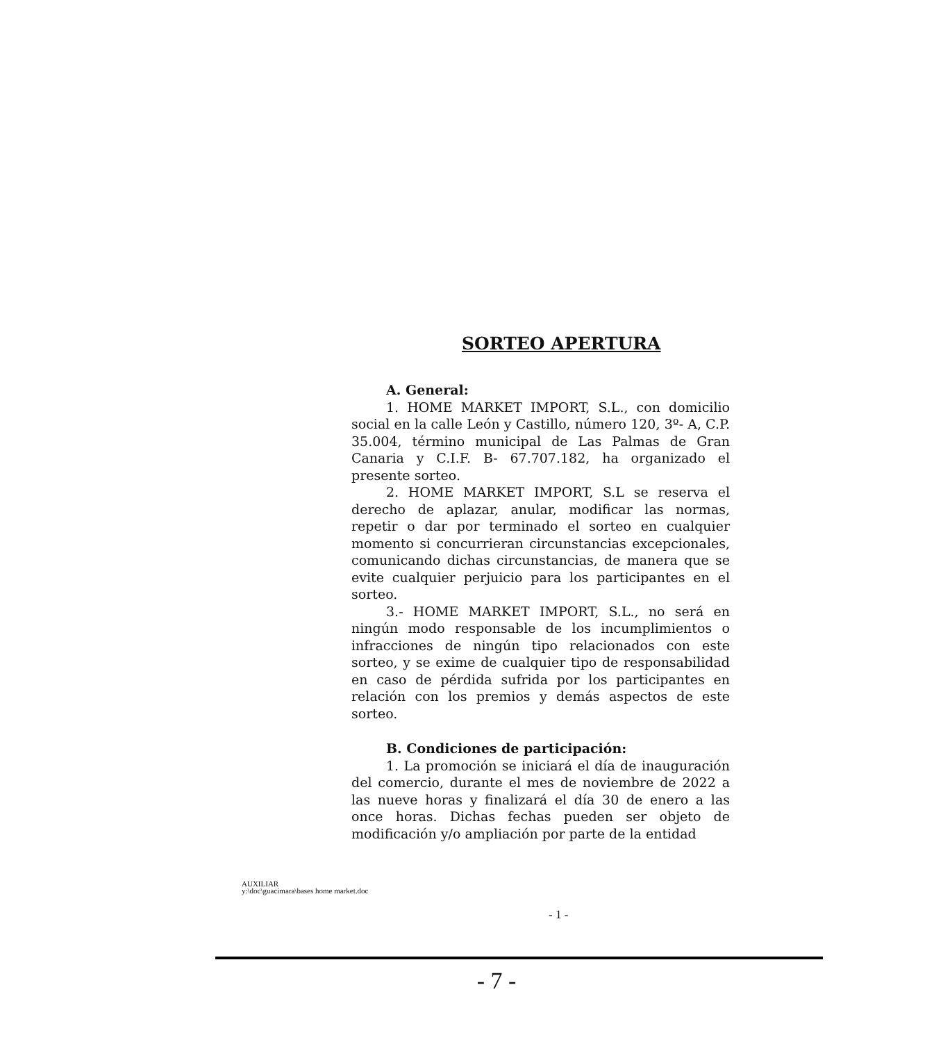SORTEO APERTURA
A. General:
1. HOME MARKET IMPORT, S.L., con domicilio social en la calle León y Castillo, número 120, 3º- A, C.P. 35.004, término municipal de Las Palmas de Gran Canaria y C.I.F. B- 67.707.182, ha organizado el presente sorteo.
2. HOME MARKET IMPORT, S.L se reserva el derecho de aplazar, anular, modificar las normas, repetir o dar por terminado el sorteo en cualquier momento si concurrieran circunstancias excepcionales, comunicando dichas circunstancias, de manera que se evite cualquier perjuicio para los participantes en el sorteo.
3.- HOME MARKET IMPORT, S.L., no será en ningún modo responsable de los incumplimientos o infracciones de ningún tipo relacionados con este sorteo, y se exime de cualquier tipo de responsabilidad en caso de pérdida sufrida por los participantes en relación con los premios y demás aspectos de este sorteo.
B. Condiciones de participación:
1. La promoción se iniciará el día de inauguración del comercio, durante el mes de noviembre de 2022 a las nueve horas y finalizará el día 30 de enero a las once horas. Dichas fechas pueden ser objeto de modificación y/o ampliación por parte de la entidad
AUXILIAR
y:\doc\guacimara\bases home market.doc
- 1 -
- 7 -